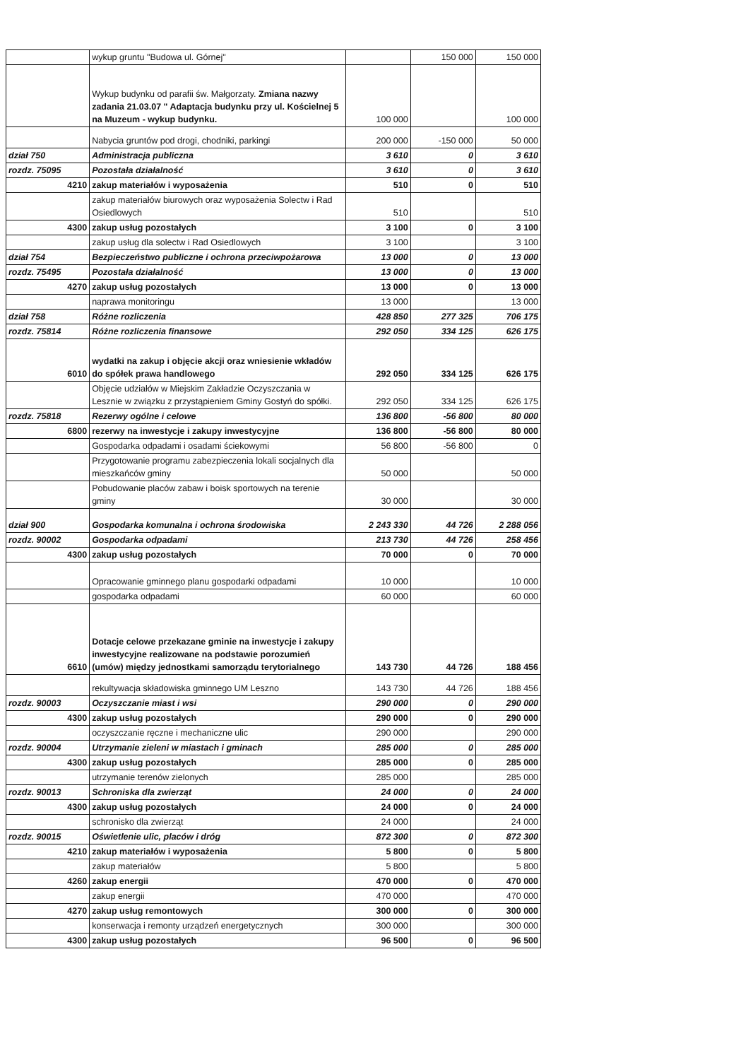| | wykup gruntu "Budowa ul. Górnej" | | 150 000 | 150 000 |
| | Wykup budynku od parafii św. Małgorzaty. Zmiana nazwy zadania 21.03.07 " Adaptacja budynku przy ul. Kościelnej 5 na Muzeum - wykup budynku. | 100 000 | | 100 000 |
| | Nabycia gruntów pod drogi, chodniki, parkingi | 200 000 | -150 000 | 50 000 |
| dział 750 | Administracja publiczna | 3 610 | 0 | 3 610 |
| rozdz. 75095 | Pozostała działalność | 3 610 | 0 | 3 610 |
| 4210 | zakup materiałów i wyposażenia | 510 | 0 | 510 |
| | zakup materiałów biurowych oraz wyposażenia Solectw i Rad Osiedlowych | 510 | | 510 |
| 4300 | zakup usług pozostałych | 3 100 | 0 | 3 100 |
| | zakup usług dla solectw i Rad Osiedlowych | 3 100 | | 3 100 |
| dział 754 | Bezpieczeństwo publiczne i ochrona przeciwpożarowa | 13 000 | 0 | 13 000 |
| rozdz. 75495 | Pozostała działalność | 13 000 | 0 | 13 000 |
| 4270 | zakup usług pozostałych | 13 000 | 0 | 13 000 |
| | naprawa monitoringu | 13 000 | | 13 000 |
| dział 758 | Różne rozliczenia | 428 850 | 277 325 | 706 175 |
| rozdz. 75814 | Różne rozliczenia finansowe | 292 050 | 334 125 | 626 175 |
| 6010 | wydatki na zakup i objęcie akcji oraz wniesienie wkładów do spółek prawa handlowego | 292 050 | 334 125 | 626 175 |
| | Objęcie udziałów w Miejskim Zakładzie Oczyszczania w Lesznie w związku z przystąpieniem Gminy Gostyń do spółki. | 292 050 | 334 125 | 626 175 |
| rozdz. 75818 | Rezerwy ogólne i celowe | 136 800 | -56 800 | 80 000 |
| 6800 | rezerwy na inwestycje i zakupy inwestycyjne | 136 800 | -56 800 | 80 000 |
| | Gospodarka odpadami i osadami ściekowymi | 56 800 | -56 800 | 0 |
| | Przygotowanie programu zabezpieczenia lokali socjalnych dla mieszkańców gminy | 50 000 | | 50 000 |
| | Pobudowanie placów zabaw i boisk sportowych na terenie gminy | 30 000 | | 30 000 |
| dział 900 | Gospodarka komunalna i ochrona środowiska | 2 243 330 | 44 726 | 2 288 056 |
| rozdz. 90002 | Gospodarka odpadami | 213 730 | 44 726 | 258 456 |
| 4300 | zakup usług pozostałych | 70 000 | 0 | 70 000 |
| | Opracowanie gminnego planu gospodarki odpadami | 10 000 | | 10 000 |
| | gospodarka odpadami | 60 000 | | 60 000 |
| 6610 | Dotacje celowe przekazane gminie na inwestycje i zakupy inwestycyjne realizowane na podstawie porozumień (umów) między jednostkami samorządu terytorialnego | 143 730 | 44 726 | 188 456 |
| | rekultywacja składowiska gminnego UM Leszno | 143 730 | 44 726 | 188 456 |
| rozdz. 90003 | Oczyszczanie miast i wsi | 290 000 | 0 | 290 000 |
| 4300 | zakup usług pozostałych | 290 000 | 0 | 290 000 |
| | oczyszczanie ręczne i mechaniczne ulic | 290 000 | | 290 000 |
| rozdz. 90004 | Utrzymanie zieleni w miastach i gminach | 285 000 | 0 | 285 000 |
| 4300 | zakup usług pozostałych | 285 000 | 0 | 285 000 |
| | utrzymanie terenów zielonych | 285 000 | | 285 000 |
| rozdz. 90013 | Schroniska dla zwierząt | 24 000 | 0 | 24 000 |
| 4300 | zakup usług pozostałych | 24 000 | 0 | 24 000 |
| | schronisko dla zwierząt | 24 000 | | 24 000 |
| rozdz. 90015 | Oświetlenie ulic, placów i dróg | 872 300 | 0 | 872 300 |
| 4210 | zakup materiałów i wyposażenia | 5 800 | 0 | 5 800 |
| | zakup materiałów | 5 800 | | 5 800 |
| 4260 | zakup energii | 470 000 | 0 | 470 000 |
| | zakup energii | 470 000 | | 470 000 |
| 4270 | zakup usług remontowych | 300 000 | 0 | 300 000 |
| | konserwacja i remonty urządzeń energetycznych | 300 000 | | 300 000 |
| 4300 | zakup usług pozostałych | 96 500 | 0 | 96 500 |